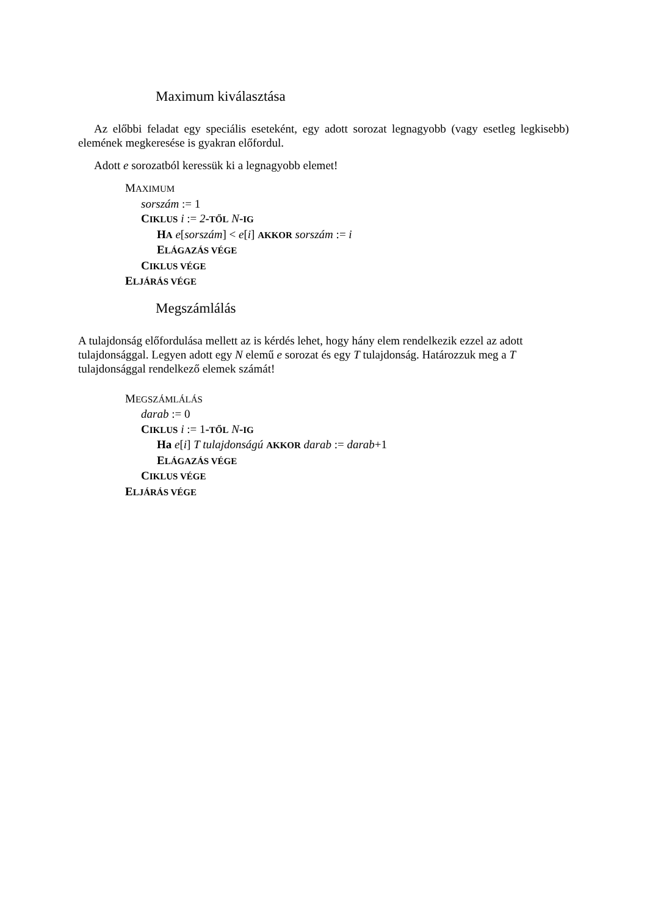Maximum kiválasztása
Az előbbi feladat egy speciális eseteként, egy adott sorozat legnagyobb (vagy esetleg legkisebb) elemének megkeresése is gyakran előfordul.
Adott e sorozatból keressük ki a legnagyobb elemet!
MAXIMUM
sorszám := 1
CIKLUS i := 2-TŐL N-IG
HA e[sorszám] < e[i] AKKOR sorszám := i
ELÁGAZÁS VÉGE
CIKLUS VÉGE
ELJÁRÁS VÉGE
Megszámlálás
A tulajdonság előfordulása mellett az is kérdés lehet, hogy hány elem rendelkezik ezzel az adott tulajdonsággal. Legyen adott egy N elemű e sorozat és egy T tulajdonság. Határozzuk meg a T tulajdonsággal rendelkező elemek számát!
MEGSZÁMLÁLÁS
darab := 0
CIKLUS i := 1-TŐL N-IG
Ha e[i] T tulajdonságú AKKOR darab := darab+1
ELÁGAZÁS VÉGE
CIKLUS VÉGE
ELJÁRÁS VÉGE